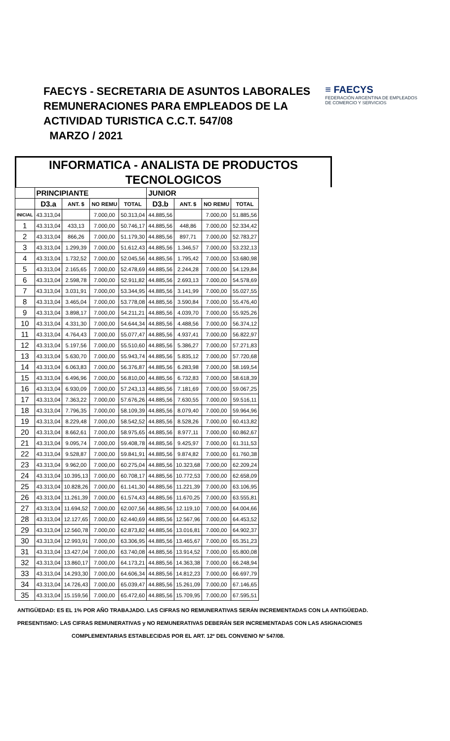FAECYS - SECRETARIA DE ASUNTOS LABORALES
REMUNERACIONES PARA EMPLEADOS DE LA
ACTIVIDAD TURISTICA C.C.T. 547/08
MARZO / 2021
≡ FAECYS
FEDERACIÓN ARGENTINA DE EMPLEADOS
DE COMERCIO Y SERVICIOS
INFORMATICA - ANALISTA DE PRODUCTOS
TECNOLOGICOS
| | PRINCIPIANTE | | | | JUNIOR | | | |
| --- | --- | --- | --- | --- | --- | --- | --- | --- |
| | D3.a | ANT. $ | NO REMU | TOTAL | D3.b | ANT. $ | NO REMU | TOTAL |
| INICIAL | 43.313,04 | | 7.000,00 | 50.313,04 | 44.885,56 | | 7.000,00 | 51.885,56 |
| 1 | 43.313,04 | 433,13 | 7.000,00 | 50.746,17 | 44.885,56 | 448,86 | 7.000,00 | 52.334,42 |
| 2 | 43.313,04 | 866,26 | 7.000,00 | 51.179,30 | 44.885,56 | 897,71 | 7.000,00 | 52.783,27 |
| 3 | 43.313,04 | 1.299,39 | 7.000,00 | 51.612,43 | 44.885,56 | 1.346,57 | 7.000,00 | 53.232,13 |
| 4 | 43.313,04 | 1.732,52 | 7.000,00 | 52.045,56 | 44.885,56 | 1.795,42 | 7.000,00 | 53.680,98 |
| 5 | 43.313,04 | 2.165,65 | 7.000,00 | 52.478,69 | 44.885,56 | 2.244,28 | 7.000,00 | 54.129,84 |
| 6 | 43.313,04 | 2.598,78 | 7.000,00 | 52.911,82 | 44.885,56 | 2.693,13 | 7.000,00 | 54.578,69 |
| 7 | 43.313,04 | 3.031,91 | 7.000,00 | 53.344,95 | 44.885,56 | 3.141,99 | 7.000,00 | 55.027,55 |
| 8 | 43.313,04 | 3.465,04 | 7.000,00 | 53.778,08 | 44.885,56 | 3.590,84 | 7.000,00 | 55.476,40 |
| 9 | 43.313,04 | 3.898,17 | 7.000,00 | 54.211,21 | 44.885,56 | 4.039,70 | 7.000,00 | 55.925,26 |
| 10 | 43.313,04 | 4.331,30 | 7.000,00 | 54.644,34 | 44.885,56 | 4.488,56 | 7.000,00 | 56.374,12 |
| 11 | 43.313,04 | 4.764,43 | 7.000,00 | 55.077,47 | 44.885,56 | 4.937,41 | 7.000,00 | 56.822,97 |
| 12 | 43.313,04 | 5.197,56 | 7.000,00 | 55.510,60 | 44.885,56 | 5.386,27 | 7.000,00 | 57.271,83 |
| 13 | 43.313,04 | 5.630,70 | 7.000,00 | 55.943,74 | 44.885,56 | 5.835,12 | 7.000,00 | 57.720,68 |
| 14 | 43.313,04 | 6.063,83 | 7.000,00 | 56.376,87 | 44.885,56 | 6.283,98 | 7.000,00 | 58.169,54 |
| 15 | 43.313,04 | 6.496,96 | 7.000,00 | 56.810,00 | 44.885,56 | 6.732,83 | 7.000,00 | 58.618,39 |
| 16 | 43.313,04 | 6.930,09 | 7.000,00 | 57.243,13 | 44.885,56 | 7.181,69 | 7.000,00 | 59.067,25 |
| 17 | 43.313,04 | 7.363,22 | 7.000,00 | 57.676,26 | 44.885,56 | 7.630,55 | 7.000,00 | 59.516,11 |
| 18 | 43.313,04 | 7.796,35 | 7.000,00 | 58.109,39 | 44.885,56 | 8.079,40 | 7.000,00 | 59.964,96 |
| 19 | 43.313,04 | 8.229,48 | 7.000,00 | 58.542,52 | 44.885,56 | 8.528,26 | 7.000,00 | 60.413,82 |
| 20 | 43.313,04 | 8.662,61 | 7.000,00 | 58.975,65 | 44.885,56 | 8.977,11 | 7.000,00 | 60.862,67 |
| 21 | 43.313,04 | 9.095,74 | 7.000,00 | 59.408,78 | 44.885,56 | 9.425,97 | 7.000,00 | 61.311,53 |
| 22 | 43.313,04 | 9.528,87 | 7.000,00 | 59.841,91 | 44.885,56 | 9.874,82 | 7.000,00 | 61.760,38 |
| 23 | 43.313,04 | 9.962,00 | 7.000,00 | 60.275,04 | 44.885,56 | 10.323,68 | 7.000,00 | 62.209,24 |
| 24 | 43.313,04 | 10.395,13 | 7.000,00 | 60.708,17 | 44.885,56 | 10.772,53 | 7.000,00 | 62.658,09 |
| 25 | 43.313,04 | 10.828,26 | 7.000,00 | 61.141,30 | 44.885,56 | 11.221,39 | 7.000,00 | 63.106,95 |
| 26 | 43.313,04 | 11.261,39 | 7.000,00 | 61.574,43 | 44.885,56 | 11.670,25 | 7.000,00 | 63.555,81 |
| 27 | 43.313,04 | 11.694,52 | 7.000,00 | 62.007,56 | 44.885,56 | 12.119,10 | 7.000,00 | 64.004,66 |
| 28 | 43.313,04 | 12.127,65 | 7.000,00 | 62.440,69 | 44.885,56 | 12.567,96 | 7.000,00 | 64.453,52 |
| 29 | 43.313,04 | 12.560,78 | 7.000,00 | 62.873,82 | 44.885,56 | 13.016,81 | 7.000,00 | 64.902,37 |
| 30 | 43.313,04 | 12.993,91 | 7.000,00 | 63.306,95 | 44.885,56 | 13.465,67 | 7.000,00 | 65.351,23 |
| 31 | 43.313,04 | 13.427,04 | 7.000,00 | 63.740,08 | 44.885,56 | 13.914,52 | 7.000,00 | 65.800,08 |
| 32 | 43.313,04 | 13.860,17 | 7.000,00 | 64.173,21 | 44.885,56 | 14.363,38 | 7.000,00 | 66.248,94 |
| 33 | 43.313,04 | 14.293,30 | 7.000,00 | 64.606,34 | 44.885,56 | 14.812,23 | 7.000,00 | 66.697,79 |
| 34 | 43.313,04 | 14.726,43 | 7.000,00 | 65.039,47 | 44.885,56 | 15.261,09 | 7.000,00 | 67.146,65 |
| 35 | 43.313,04 | 15.159,56 | 7.000,00 | 65.472,60 | 44.885,56 | 15.709,95 | 7.000,00 | 67.595,51 |
ANTIGÜEDAD: ES EL 1% POR AÑO TRABAJADO. LAS CIFRAS NO REMUNERATIVAS SERÁN INCREMENTADAS CON LA ANTIGÜEDAD.
PRESENTISMO: LAS CIFRAS REMUNERATIVAS y NO REMUNERATIVAS DEBERÁN SER INCREMENTADAS CON LAS ASIGNACIONES
COMPLEMENTARIAS ESTABLECIDAS POR EL ART. 12º DEL CONVENIO Nº 547/08.